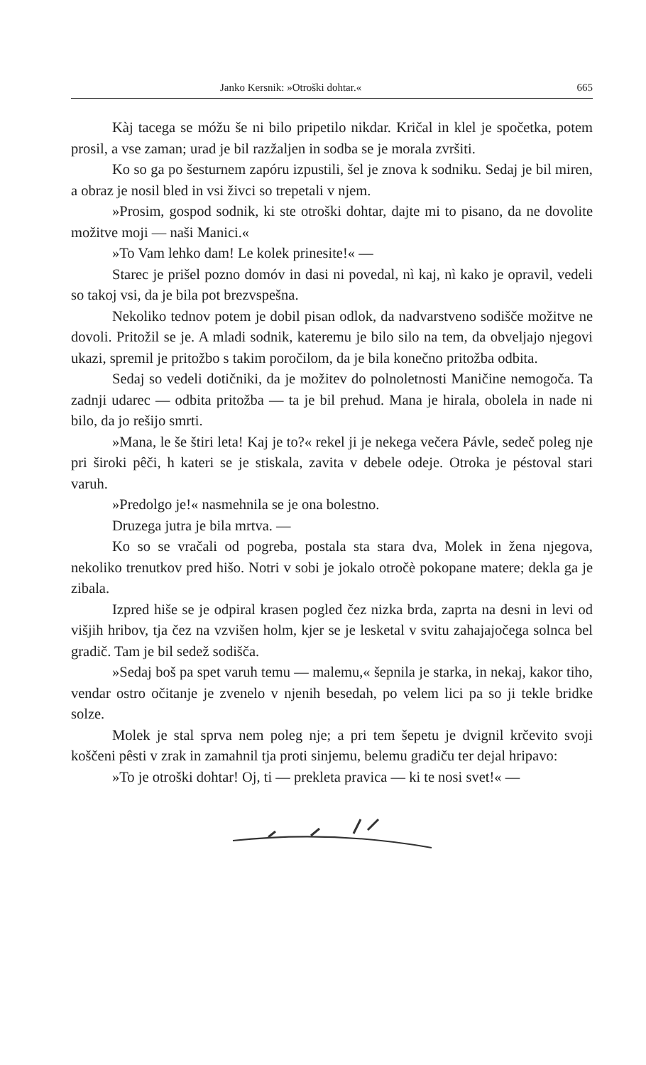Janko Kersnik: »Otroški dohtar.« 665
Kàj tacega se móžu še ni bilo pripetilo nikdar. Kričal in klel je spočetka, potem prosil, a vse zaman; urad je bil razžaljen in sodba se je morala zvršiti.
Ko so ga po šesturnem zapóru izpustili, šel je znova k sodniku. Sedaj je bil miren, a obraz je nosil bled in vsi živci so trepetali v njem.
»Prosim, gospod sodnik, ki ste otroški dohtar, dajte mi to pisano, da ne dovolite možitve moji — naši Manici.«
»To Vam lehko dam! Le kolek prinesite!« —
Starec je prišel pozno domóv in dasi ni povedal, nì kaj, nì kako je opravil, vedeli so takoj vsi, da je bila pot brezvspešna.
Nekoliko tednov potem je dobil pisan odlok, da nadvarstveno sodišče možitve ne dovoli. Pritožil se je. A mladi sodnik, kateremu je bilo silo na tem, da obveljajo njegovi ukazi, spremil je pritožbo s takim poročilom, da je bila konečno pritožba odbita.
Sedaj so vedeli dotičniki, da je možitev do polnoletnosti Maničine nemogoča. Ta zadnji udarec — odbita pritožba — ta je bil prehud. Mana je hirala, obolela in nade ni bilo, da jo rešijo smrti.
»Mana, le še štiri leta! Kaj je to?« rekel ji je nekega večera Pávle, sedeč poleg nje pri široki pêči, h kateri se je stiskala, zavita v debele odeje. Otroka je péstoval stari varuh.
»Predolgo je!« nasmehnila se je ona bolestno.
Druzega jutra je bila mrtva. —
Ko so se vračali od pogreba, postala sta stara dva, Molek in žena njegova, nekoliko trenutkov pred hišo. Notri v sobi je jokalo otročè pokopane matere; dekla ga je zibala.
Izpred hiše se je odpiral krasen pogled čez nizka brda, zaprta na desni in levi od višjih hribov, tja čez na vzvišen holm, kjer se je lesketal v svitu zahajajočega solnca bel gradič. Tam je bil sedež sodišča.
»Sedaj boš pa spet varuh temu — malemu,« šepnila je starka, in nekaj, kakor tiho, vendar ostro očitanje je zvenelo v njenih besedah, po velem lici pa so ji tekle bridke solze.
Molek je stal sprva nem poleg nje; a pri tem šepetu je dvignil krčevito svoji koščeni pêsti v zrak in zamahnil tja proti sinjemu, belemu gradiču ter dejal hripavo:
»To je otroški dohtar! Oj, ti — prekleta pravica — ki te nosi svet!« —